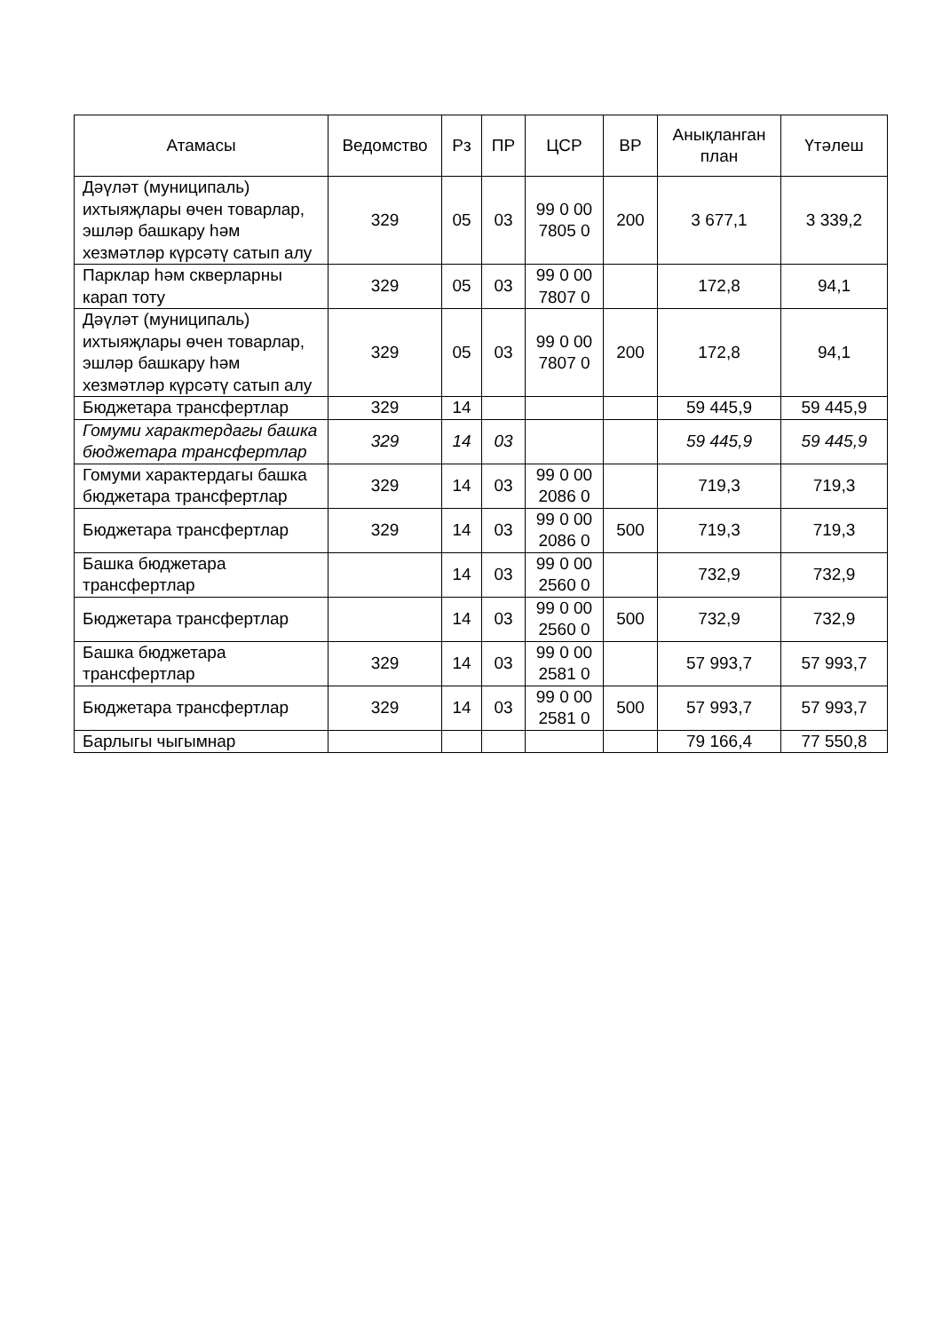| Атамасы | Ведомство | Рз | ПР | ЦСР | ВР | Анықланган план | Үтәлеш |
| --- | --- | --- | --- | --- | --- | --- | --- |
| Дәүләт (муниципаль) ихтыяҗлары өчен товарлар, эшләр башкару һәм хезмәтләр күрсәтү сатып алу | 329 | 05 | 03 | 99 0 00 7805 0 | 200 | 3 677,1 | 3 339,2 |
| Парклар һәм скверларны карап тоту | 329 | 05 | 03 | 99 0 00 7807 0 | | 172,8 | 94,1 |
| Дәүләт (муниципаль) ихтыяҗлары өчен товарлар, эшләр башкару һәм хезмәтләр күрсәтү сатып алу | 329 | 05 | 03 | 99 0 00 7807 0 | 200 | 172,8 | 94,1 |
| Бюджетара трансфертлар | 329 | 14 | | | | 59 445,9 | 59 445,9 |
| Гомуми характердагы башка бюджетара трансфертлар | 329 | 14 | 03 | | | 59 445,9 | 59 445,9 |
| Гомуми характердагы башка бюджетара трансфертлар | 329 | 14 | 03 | 99 0 00 2086 0 | | 719,3 | 719,3 |
| Бюджетара трансфертлар | 329 | 14 | 03 | 99 0 00 2086 0 | 500 | 719,3 | 719,3 |
| Башка бюджетара трансфертлар | | 14 | 03 | 99 0 00 2560 0 | | 732,9 | 732,9 |
| Бюджетара трансфертлар | | 14 | 03 | 99 0 00 2560 0 | 500 | 732,9 | 732,9 |
| Башка бюджетара трансфертлар | 329 | 14 | 03 | 99 0 00 2581 0 | | 57 993,7 | 57 993,7 |
| Бюджетара трансфертлар | 329 | 14 | 03 | 99 0 00 2581 0 | 500 | 57 993,7 | 57 993,7 |
| Барлыгы чыгымнар | | | | | | 79 166,4 | 77 550,8 |